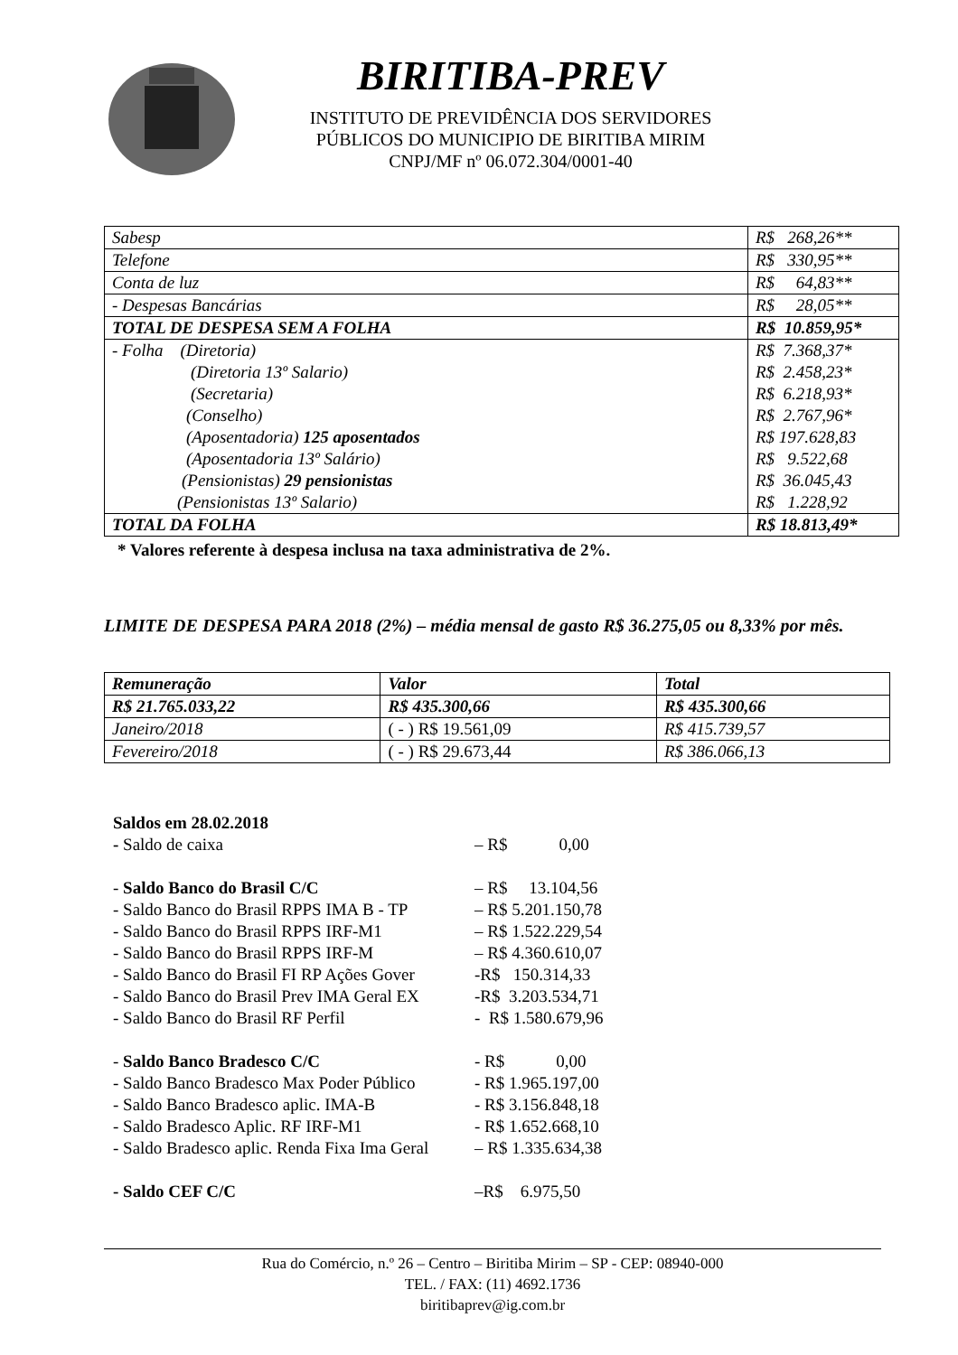BIRITIBA-PREV
INSTITUTO DE PREVIDÊNCIA DOS SERVIDORES
PÚBLICOS DO MUNICIPIO DE BIRITIBA MIRIM
CNPJ/MF nº 06.072.304/0001-40
| Sabesp | R$ 268,26** |
| Telefone | R$ 330,95** |
| Conta de luz | R$ 64,83** |
| - Despesas Bancárias | R$ 28,05** |
| TOTAL DE DESPESA SEM A FOLHA | R$ 10.859,95* |
| - Folha (Diretoria) | R$ 7.368,37* |
| (Diretoria 13º Salario) | R$ 2.458,23* |
| (Secretaria) | R$ 6.218,93* |
| (Conselho) | R$ 2.767,96* |
| (Aposentadoria) 125 aposentados | R$ 197.628,83 |
| (Aposentadoria 13º Salário) | R$ 9.522,68 |
| (Pensionistas) 29 pensionistas | R$ 36.045,43 |
| (Pensionistas 13º Salario) | R$ 1.228,92 |
| TOTAL DA FOLHA | R$ 18.813,49* |
* Valores referente à despesa inclusa na taxa administrativa de 2%.
LIMITE DE DESPESA PARA 2018 (2%) – média mensal de gasto R$ 36.275,05 ou 8,33% por mês.
| Remuneração | Valor | Total |
| --- | --- | --- |
| R$ 21.765.033,22 | R$ 435.300,66 | R$ 435.300,66 |
| Janeiro/2018 | ( - ) R$ 19.561,09 | R$ 415.739,57 |
| Fevereiro/2018 | ( - ) R$ 29.673,44 | R$ 386.066,13 |
Saldos em 28.02.2018
- Saldo de caixa – R$ 0,00
- Saldo Banco do Brasil C/C – R$ 13.104,56
- Saldo Banco do Brasil RPPS IMA B - TP – R$ 5.201.150,78
- Saldo Banco do Brasil RPPS IRF-M1 – R$ 1.522.229,54
- Saldo Banco do Brasil RPPS IRF-M – R$ 4.360.610,07
- Saldo Banco do Brasil FI RP Ações Gover -R$ 150.314,33
- Saldo Banco do Brasil Prev IMA Geral EX -R$ 3.203.534,71
- Saldo Banco do Brasil RF Perfil - R$ 1.580.679,96
- Saldo Banco Bradesco C/C - R$ 0,00
- Saldo Banco Bradesco Max Poder Público - R$ 1.965.197,00
- Saldo Banco Bradesco aplic. IMA-B - R$ 3.156.848,18
- Saldo Bradesco Aplic. RF IRF-M1 - R$ 1.652.668,10
- Saldo Bradesco aplic. Renda Fixa Ima Geral – R$ 1.335.634,38
- Saldo CEF C/C –R$ 6.975,50
Rua do Comércio, n.º 26 – Centro – Biritiba Mirim – SP - CEP: 08940-000
TEL. / FAX: (11) 4692.1736
biritibaprev@ig.com.br